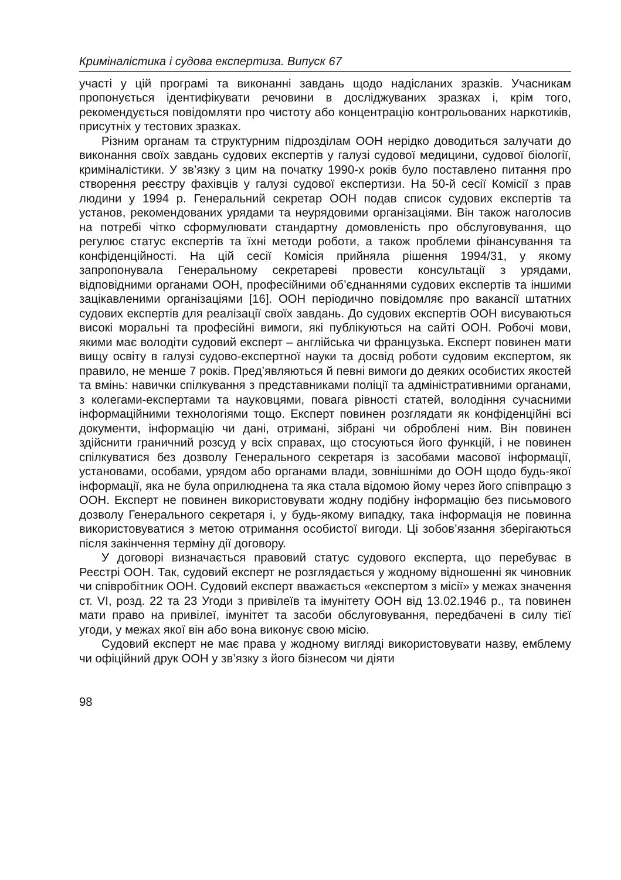Криміналістика і судова експертиза. Випуск 67
участі у цій програмі та виконанні завдань щодо надісланих зразків. Учасникам пропонується ідентифікувати речовини в досліджуваних зразках і, крім того, рекомендується повідомляти про чистоту або концентрацію контрольованих наркотиків, присутніх у тестових зразках.
Різним органам та структурним підрозділам ООН нерідко доводиться залучати до виконання своїх завдань судових експертів у галузі судової медицини, судової біології, криміналістики. У зв’язку з цим на початку 1990-х років було поставлено питання про створення реєстру фахівців у галузі судової експертизи. На 50-й сесії Комісії з прав людини у 1994 р. Генеральний секретар ООН подав список судових експертів та установ, рекомендованих урядами та неурядовими організаціями. Він також наголосив на потребі чітко сформулювати стандартну домовленість про обслуговування, що регулює статус експертів та їхні методи роботи, а також проблеми фінансування та конфіденційності. На цій сесії Комісія прийняла рішення 1994/31, у якому запропонувала Генеральному секретареві провести консультації з урядами, відповідними органами ООН, професійними об’єднаннями судових експертів та іншими зацікавленими організаціями [16]. ООН періодично повідомляє про вакансії штатних судових експертів для реалізації своїх завдань. До судових експертів ООН висуваються високі моральні та професійні вимоги, які публікуються на сайті ООН. Робочі мови, якими має володіти судовий експерт – англійська чи французька. Експерт повинен мати вищу освіту в галузі судово-експертної науки та досвід роботи судовим експертом, як правило, не менше 7 років. Пред’являються й певні вимоги до деяких особистих якостей та вмінь: навички спілкування з представниками поліції та адміністративними органами, з колегами-експертами та науковцями, повага рівності статей, володіння сучасними інформаційними технологіями тощо. Експерт повинен розглядати як конфіденційні всі документи, інформацію чи дані, отримані, зібрані чи оброблені ним. Він повинен здійснити граничний розсуд у всіх справах, що стосуються його функцій, і не повинен спілкуватися без дозволу Генерального секретаря із засобами масової інформації, установами, особами, урядом або органами влади, зовнішніми до ООН щодо будь-якої інформації, яка не була оприлюднена та яка стала відомою йому через його співпрацю з ООН. Експерт не повинен використовувати жодну подібну інформацію без письмового дозволу Генерального секретаря і, у будь-якому випадку, така інформація не повинна використовуватися з метою отримання особистої вигоди. Ці зобов’язання зберігаються після закінчення терміну дії договору.
У договорі визначається правовий статус судового експерта, що перебуває в Реєстрі ООН. Так, судовий експерт не розглядається у жодному відношенні як чиновник чи співробітник ООН. Судовий експерт вважається «експертом з місії» у межах значення ст. VI, розд. 22 та 23 Угоди з привілеїв та імунітету ООН від 13.02.1946 р., та повинен мати право на привілеї, імунітет та засоби обслуговування, передбачені в силу тієї угоди, у межах якої він або вона виконує свою місію.
Судовий експерт не має права у жодному вигляді використовувати назву, емблему чи офіційний друк ООН у зв’язку з його бізнесом чи діяти
98